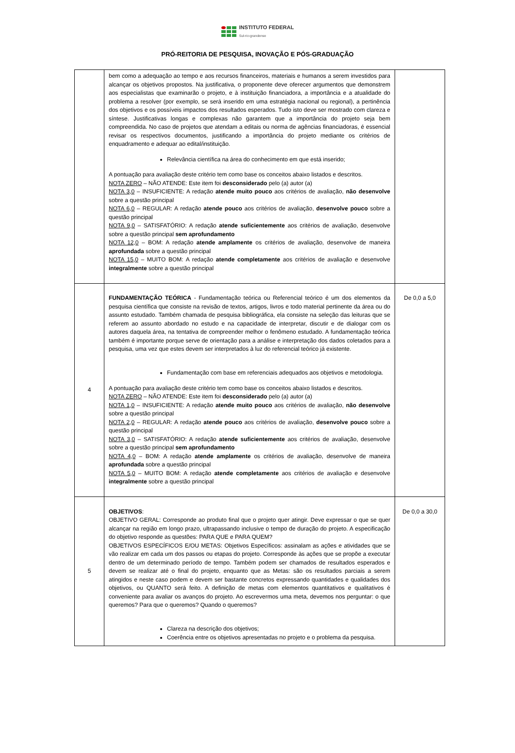INSTITUTO FEDERAL
Sul-rio-grandense
PRÓ-REITORIA DE PESQUISA, INOVAÇÃO E PÓS-GRADUAÇÃO
| | bem como a adequação ao tempo e aos recursos financeiros, materiais e humanos a serem investidos para alcançar os objetivos propostos. Na justificativa, o proponente deve oferecer argumentos que demonstrem aos especialistas que examinarão o projeto, e à instituição financiadora, a importância e a atualidade do problema a resolver (por exemplo, se será inserido em uma estratégia nacional ou regional), a pertinência dos objetivos e os possíveis impactos dos resultados esperados. Tudo isto deve ser mostrado com clareza e síntese. Justificativas longas e complexas não garantem que a importância do projeto seja bem compreendida. No caso de projetos que atendam a editais ou norma de agências financiadoras, é essencial revisar os respectivos documentos, justificando a importância do projeto mediante os critérios de enquadramento e adequar ao edital/instituição. Relevância científica na área do conhecimento em que está inserido; A pontuação para avaliação deste critério tem como base os conceitos abaixo listados e descritos. NOTA ZERO – NÃO ATENDE: Este item foi desconsiderado pelo (a) autor (a) NOTA 3,0 – INSUFICIENTE: A redação atende muito pouco aos critérios de avaliação, não desenvolve sobre a questão principal NOTA 6,0 – REGULAR: A redação atende pouco aos critérios de avaliação, desenvolve pouco sobre a questão principal NOTA 9,0 – SATISFATÓRIO: A redação atende suficientemente aos critérios de avaliação, desenvolve sobre a questão principal sem aprofundamento NOTA 12,0 – BOM: A redação atende amplamente os critérios de avaliação, desenvolve de maneira aprofundada sobre a questão principal NOTA 15,0 – MUITO BOM: A redação atende completamente aos critérios de avaliação e desenvolve integralmente sobre a questão principal | |
| 4 | FUNDAMENTAÇÃO TEÓRICA - Fundamentação teórica ou Referencial teórico é um dos elementos da pesquisa científica que consiste na revisão de textos, artigos, livros e todo material pertinente da área ou do assunto estudado. Também chamada de pesquisa bibliográfica, ela consiste na seleção das leituras que se referem ao assunto abordado no estudo e na capacidade de interpretar, discutir e de dialogar com os autores daquela área, na tentativa de compreender melhor o fenômeno estudado. A fundamentação teórica também é importante porque serve de orientação para a análise e interpretação dos dados coletados para a pesquisa, uma vez que estes devem ser interpretados à luz do referencial teórico já existente. Fundamentação com base em referenciais adequados aos objetivos e metodologia. A pontuação para avaliação deste critério tem como base os conceitos abaixo listados e descritos. NOTA ZERO – NÃO ATENDE: Este item foi desconsiderado pelo (a) autor (a) NOTA 1,0 – INSUFICIENTE: A redação atende muito pouco aos critérios de avaliação, não desenvolve sobre a questão principal NOTA 2,0 – REGULAR: A redação atende pouco aos critérios de avaliação, desenvolve pouco sobre a questão principal NOTA 3,0 – SATISFATÓRIO: A redação atende suficientemente aos critérios de avaliação, desenvolve sobre a questão principal sem aprofundamento NOTA 4,0 – BOM: A redação atende amplamente os critérios de avaliação, desenvolve de maneira aprofundada sobre a questão principal NOTA 5,0 – MUITO BOM: A redação atende completamente aos critérios de avaliação e desenvolve integralmente sobre a questão principal | De 0,0 a 5,0 |
| 5 | OBJETIVOS : OBJETIVO GERAL: Corresponde ao produto final que o projeto quer atingir. Deve expressar o que se quer alcançar na região em longo prazo, ultrapassando inclusive o tempo de duração do projeto. A especificação do objetivo responde as questões: PARA QUE e PARA QUEM? OBJETIVOS ESPECÍFICOS E/OU METAS: Objetivos Específicos: assinalam as ações e atividades que se vão realizar em cada um dos passos ou etapas do projeto. Corresponde às ações que se propõe a executar dentro de um determinado período de tempo. Também podem ser chamados de resultados esperados e devem se realizar até o final do projeto, enquanto que as Metas: são os resultados parciais a serem atingidos e neste caso podem e devem ser bastante concretos expressando quantidades e qualidades dos objetivos, ou QUANTO será feito. A definição de metas com elementos quantitativos e qualitativos é conveniente para avaliar os avanços do projeto. Ao escrevermos uma meta, devemos nos perguntar: o que queremos? Para que o queremos? Quando o queremos? Clareza na descrição dos objetivos; Coerência entre os objetivos apresentadas no projeto e o problema da pesquisa. | De 0,0 a 30,0 |